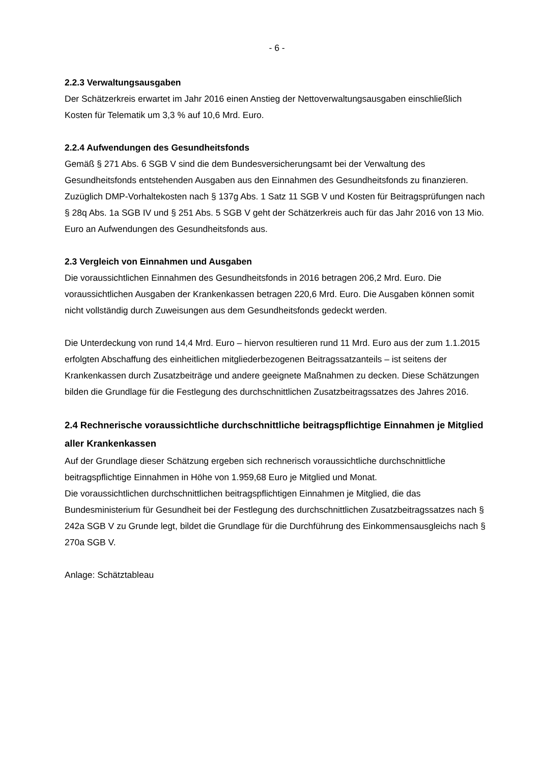- 6 -
2.2.3 Verwaltungsausgaben
Der Schätzerkreis erwartet im Jahr 2016 einen Anstieg der Nettoverwaltungsausgaben einschließlich Kosten für Telematik um 3,3 % auf 10,6 Mrd. Euro.
2.2.4 Aufwendungen des Gesundheitsfonds
Gemäß § 271 Abs. 6 SGB V sind die dem Bundesversicherungsamt bei der Verwaltung des Gesundheitsfonds entstehenden Ausgaben aus den Einnahmen des Gesundheitsfonds zu finanzieren. Zuzüglich DMP-Vorhaltekosten nach § 137g Abs. 1 Satz 11 SGB V und Kosten für Beitragsprüfungen nach § 28q Abs. 1a SGB IV und § 251 Abs. 5 SGB V geht der Schätzerkreis auch für das Jahr 2016 von 13 Mio. Euro an Aufwendungen des Gesundheitsfonds aus.
2.3 Vergleich von Einnahmen und Ausgaben
Die voraussichtlichen Einnahmen des Gesundheitsfonds in 2016 betragen 206,2 Mrd. Euro. Die voraussichtlichen Ausgaben der Krankenkassen betragen 220,6 Mrd. Euro. Die Ausgaben können somit nicht vollständig durch Zuweisungen aus dem Gesundheitsfonds gedeckt werden.
Die Unterdeckung von rund 14,4 Mrd. Euro – hiervon resultieren rund 11 Mrd. Euro aus der zum 1.1.2015 erfolgten Abschaffung des einheitlichen mitgliederbezogenen Beitragssatzanteils – ist seitens der Krankenkassen durch Zusatzbeiträge und andere geeignete Maßnahmen zu decken. Diese Schätzungen bilden die Grundlage für die Festlegung des durchschnittlichen Zusatzbeitragssatzes des Jahres 2016.
2.4 Rechnerische voraussichtliche durchschnittliche beitragspflichtige Einnahmen je Mitglied aller Krankenkassen
Auf der Grundlage dieser Schätzung ergeben sich rechnerisch voraussichtliche durchschnittliche beitragspflichtige Einnahmen in Höhe von 1.959,68 Euro je Mitglied und Monat.
Die voraussichtlichen durchschnittlichen beitragspflichtigen Einnahmen je Mitglied, die das Bundesministerium für Gesundheit bei der Festlegung des durchschnittlichen Zusatzbeitragssatzes nach § 242a SGB V zu Grunde legt, bildet die Grundlage für die Durchführung des Einkommensausgleichs nach § 270a SGB V.
Anlage: Schätztableau